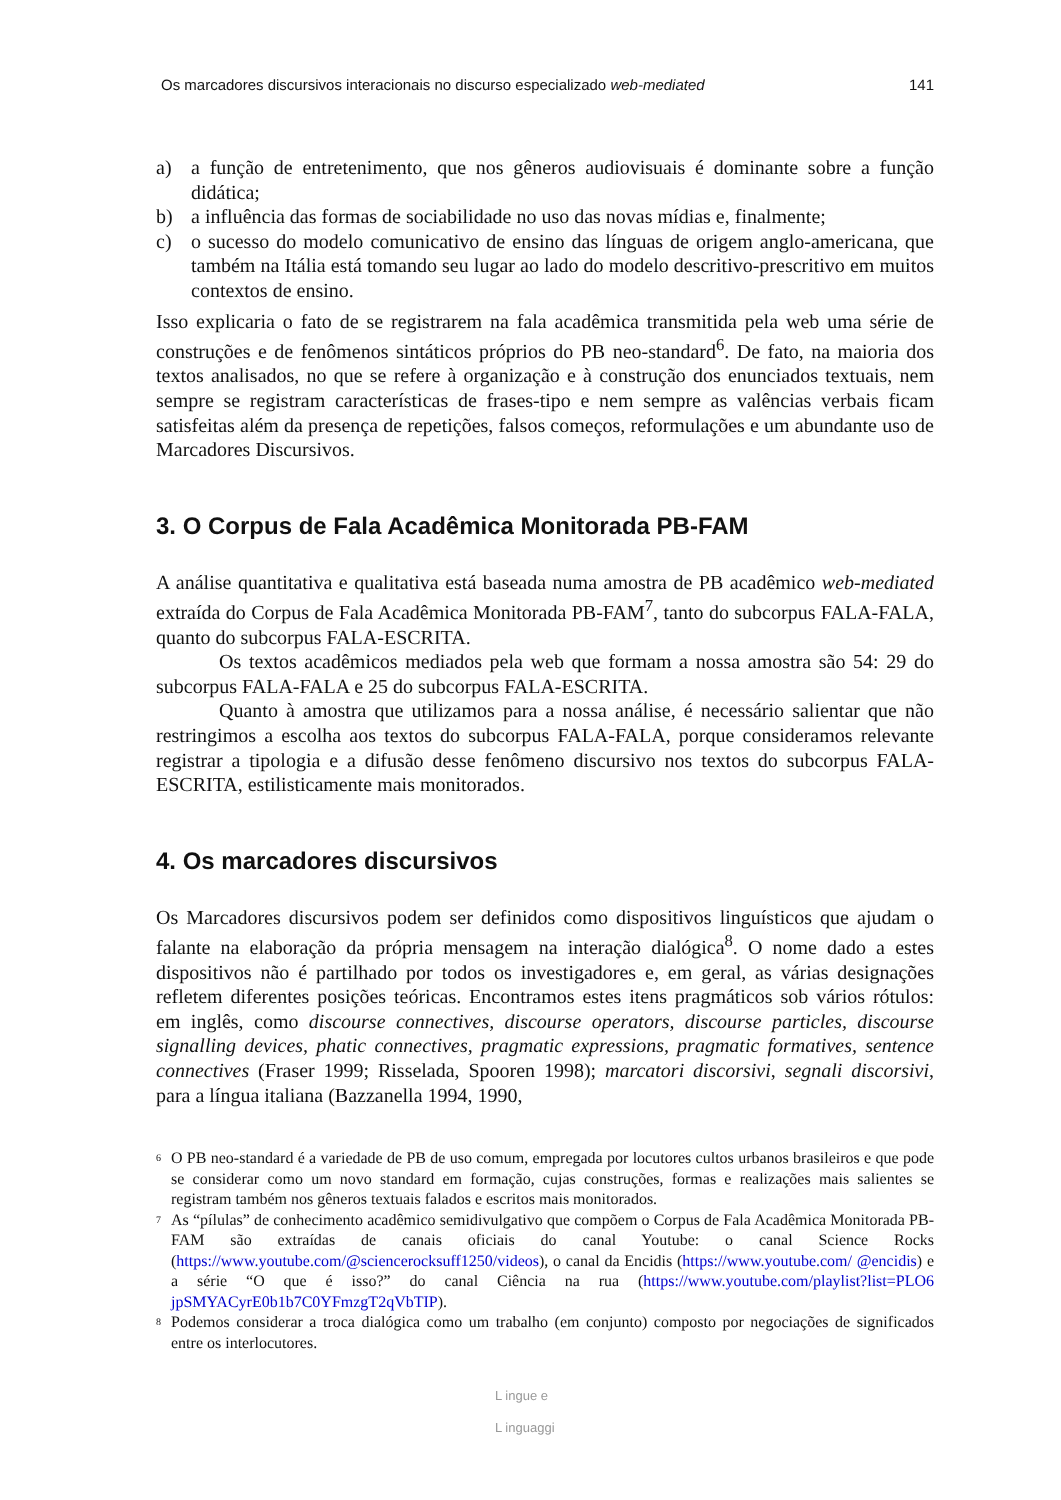Os marcadores discursivos interacionais no discurso especializado web-mediated 141
a) a função de entretenimento, que nos gêneros audiovisuais é dominante sobre a função didática;
b) a influência das formas de sociabilidade no uso das novas mídias e, finalmente;
c) o sucesso do modelo comunicativo de ensino das línguas de origem anglo-americana, que também na Itália está tomando seu lugar ao lado do modelo descritivo-prescritivo em muitos contextos de ensino.
Isso explicaria o fato de se registrarem na fala acadêmica transmitida pela web uma série de construções e de fenômenos sintáticos próprios do PB neo-standard<sup>6</sup>. De fato, na maioria dos textos analisados, no que se refere à organização e à construção dos enunciados textuais, nem sempre se registram características de frases-tipo e nem sempre as valências verbais ficam satisfeitas além da presença de repetições, falsos começos, reformulações e um abundante uso de Marcadores Discursivos.
3. O Corpus de Fala Acadêmica Monitorada PB-FAM
A análise quantitativa e qualitativa está baseada numa amostra de PB acadêmico web-mediated extraída do Corpus de Fala Acadêmica Monitorada PB-FAM<sup>7</sup>, tanto do subcorpus FALA-FALA, quanto do subcorpus FALA-ESCRITA.
Os textos acadêmicos mediados pela web que formam a nossa amostra são 54: 29 do subcorpus FALA-FALA e 25 do subcorpus FALA-ESCRITA.
Quanto à amostra que utilizamos para a nossa análise, é necessário salientar que não restringimos a escolha aos textos do subcorpus FALA-FALA, porque consideramos relevante registrar a tipologia e a difusão desse fenômeno discursivo nos textos do subcorpus FALA-ESCRITA, estilisticamente mais monitorados.
4. Os marcadores discursivos
Os Marcadores discursivos podem ser definidos como dispositivos linguísticos que ajudam o falante na elaboração da própria mensagem na interação dialógica<sup>8</sup>. O nome dado a estes dispositivos não é partilhado por todos os investigadores e, em geral, as várias designações refletem diferentes posições teóricas. Encontramos estes itens pragmáticos sob vários rótulos: em inglês, como discourse connectives, discourse operators, discourse particles, discourse signalling devices, phatic connectives, pragmatic expressions, pragmatic formatives, sentence connectives (Fraser 1999; Risselada, Spooren 1998); marcatori discorsivi, segnali discorsivi, para a língua italiana (Bazzanella 1994, 1990,
<sup>6</sup> O PB neo-standard é a variedade de PB de uso comum, empregada por locutores cultos urbanos brasileiros e que pode se considerar como um novo standard em formação, cujas construções, formas e realizações mais salientes se registram também nos gêneros textuais falados e escritos mais monitorados.
<sup>7</sup> As “pílulas” de conhecimento acadêmico semidivulgativo que compõem o Corpus de Fala Acadêmica Monitorada PB-FAM são extraídas de canais oficiais do canal Youtube: o canal Science Rocks (https://www.youtube.com/@sciencerocksuff1250/videos), o canal da Encidis (https://www.youtube.com/ @encidis) e a série “O que é isso?” do canal Ciência na rua (https://www.youtube.com/playlist?list=PLO6 jpSMYACyrE0b1b7C0YFmzgT2qVbTIP).
<sup>8</sup> Podemos considerar a troca dialógica como um trabalho (em conjunto) composto por negociações de significados entre os interlocutores.
L ingue e
L inguaggi